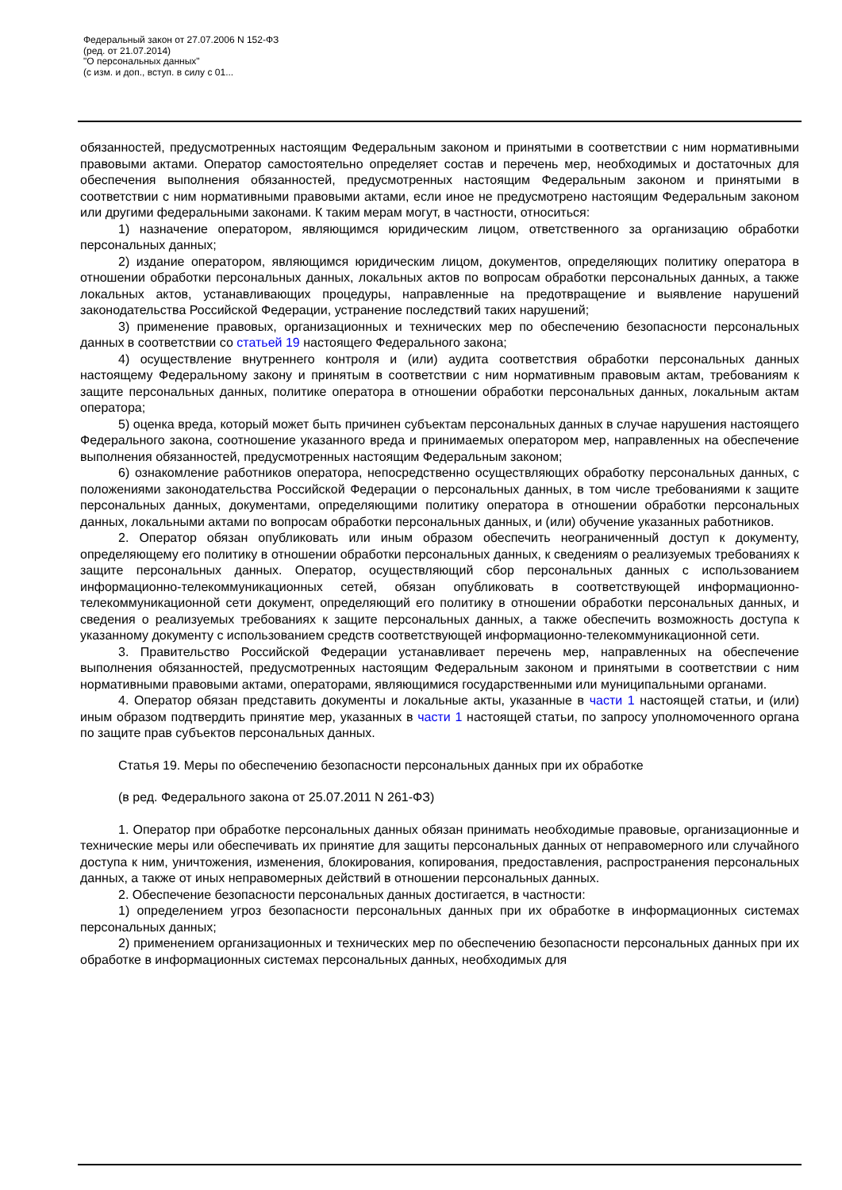Федеральный закон от 27.07.2006 N 152-ФЗ
(ред. от 21.07.2014)
"О персональных данных"
(с изм. и доп., вступ. в силу с 01...
обязанностей, предусмотренных настоящим Федеральным законом и принятыми в соответствии с ним нормативными правовыми актами. Оператор самостоятельно определяет состав и перечень мер, необходимых и достаточных для обеспечения выполнения обязанностей, предусмотренных настоящим Федеральным законом и принятыми в соответствии с ним нормативными правовыми актами, если иное не предусмотрено настоящим Федеральным законом или другими федеральными законами. К таким мерам могут, в частности, относиться:
1) назначение оператором, являющимся юридическим лицом, ответственного за организацию обработки персональных данных;
2) издание оператором, являющимся юридическим лицом, документов, определяющих политику оператора в отношении обработки персональных данных, локальных актов по вопросам обработки персональных данных, а также локальных актов, устанавливающих процедуры, направленные на предотвращение и выявление нарушений законодательства Российской Федерации, устранение последствий таких нарушений;
3) применение правовых, организационных и технических мер по обеспечению безопасности персональных данных в соответствии со статьей 19 настоящего Федерального закона;
4) осуществление внутреннего контроля и (или) аудита соответствия обработки персональных данных настоящему Федеральному закону и принятым в соответствии с ним нормативным правовым актам, требованиям к защите персональных данных, политике оператора в отношении обработки персональных данных, локальным актам оператора;
5) оценка вреда, который может быть причинен субъектам персональных данных в случае нарушения настоящего Федерального закона, соотношение указанного вреда и принимаемых оператором мер, направленных на обеспечение выполнения обязанностей, предусмотренных настоящим Федеральным законом;
6) ознакомление работников оператора, непосредственно осуществляющих обработку персональных данных, с положениями законодательства Российской Федерации о персональных данных, в том числе требованиями к защите персональных данных, документами, определяющими политику оператора в отношении обработки персональных данных, локальными актами по вопросам обработки персональных данных, и (или) обучение указанных работников.
2. Оператор обязан опубликовать или иным образом обеспечить неограниченный доступ к документу, определяющему его политику в отношении обработки персональных данных, к сведениям о реализуемых требованиях к защите персональных данных. Оператор, осуществляющий сбор персональных данных с использованием информационно-телекоммуникационных сетей, обязан опубликовать в соответствующей информационно-телекоммуникационной сети документ, определяющий его политику в отношении обработки персональных данных, и сведения о реализуемых требованиях к защите персональных данных, а также обеспечить возможность доступа к указанному документу с использованием средств соответствующей информационно-телекоммуникационной сети.
3. Правительство Российской Федерации устанавливает перечень мер, направленных на обеспечение выполнения обязанностей, предусмотренных настоящим Федеральным законом и принятыми в соответствии с ним нормативными правовыми актами, операторами, являющимися государственными или муниципальными органами.
4. Оператор обязан представить документы и локальные акты, указанные в части 1 настоящей статьи, и (или) иным образом подтвердить принятие мер, указанных в части 1 настоящей статьи, по запросу уполномоченного органа по защите прав субъектов персональных данных.
Статья 19. Меры по обеспечению безопасности персональных данных при их обработке
(в ред. Федерального закона от 25.07.2011 N 261-ФЗ)
1. Оператор при обработке персональных данных обязан принимать необходимые правовые, организационные и технические меры или обеспечивать их принятие для защиты персональных данных от неправомерного или случайного доступа к ним, уничтожения, изменения, блокирования, копирования, предоставления, распространения персональных данных, а также от иных неправомерных действий в отношении персональных данных.
2. Обеспечение безопасности персональных данных достигается, в частности:
1) определением угроз безопасности персональных данных при их обработке в информационных системах персональных данных;
2) применением организационных и технических мер по обеспечению безопасности персональных данных при их обработке в информационных системах персональных данных, необходимых для